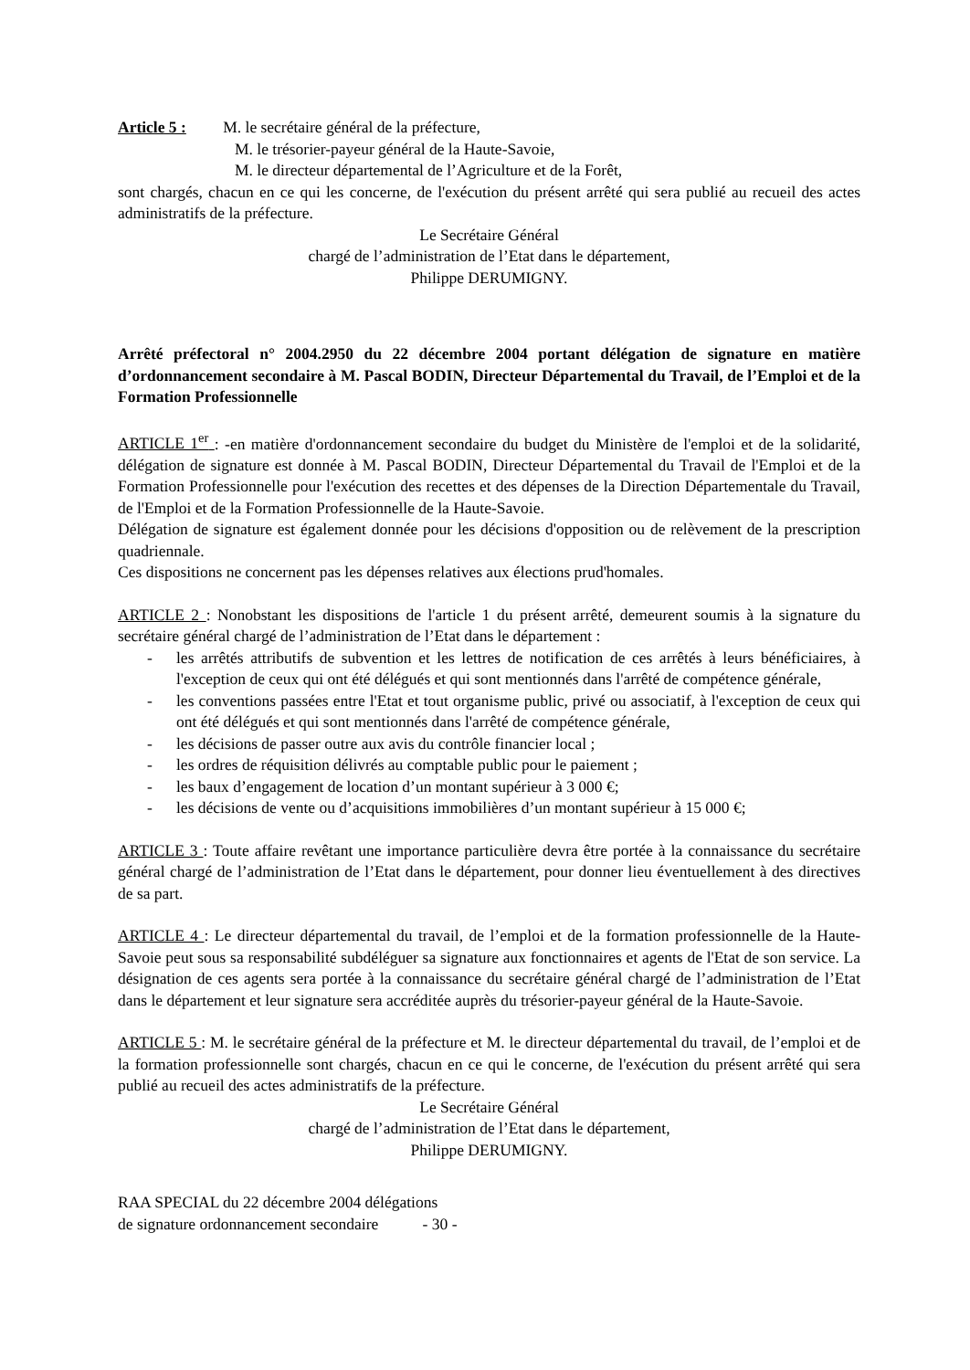Article 5 : M. le secrétaire général de la préfecture,
M. le trésorier-payeur général de la Haute-Savoie,
M. le directeur départemental de l’Agriculture et de la Forêt,
sont chargés, chacun en ce qui les concerne, de l'exécution du présent arrêté qui sera publié au recueil des actes administratifs de la préfecture.
Le Secrétaire Général
chargé de l’administration de l’Etat dans le département,
Philippe DERUMIGNY.
Arrêté préfectoral n° 2004.2950 du 22 décembre 2004 portant délégation de signature en matière d’ordonnancement secondaire à M. Pascal BODIN, Directeur Départemental du Travail, de l’Emploi et de la Formation Professionnelle
ARTICLE 1<sup>er</sup> : -en matière d'ordonnancement secondaire du budget du Ministère de l'emploi et de la solidarité, délégation de signature est donnée à M. Pascal BODIN, Directeur Départemental du Travail de l'Emploi et de la Formation Professionnelle pour l'exécution des recettes et des dépenses de la Direction Départementale du Travail, de l'Emploi et de la Formation Professionnelle de la Haute-Savoie.
Délégation de signature est également donnée pour les décisions d'opposition ou de relèvement de la prescription quadriennale.
Ces dispositions ne concernent pas les dépenses relatives aux élections prud'homales.
ARTICLE 2 : Nonobstant les dispositions de l'article 1 du présent arrêté, demeurent soumis à la signature du secrétaire général chargé de l’administration de l’Etat dans le département :
- les arrêtés attributifs de subvention et les lettres de notification de ces arrêtés à leurs bénéficiaires, à l'exception de ceux qui ont été délégués et qui sont mentionnés dans l'arrêté de compétence générale,
- les conventions passées entre l'Etat et tout organisme public, privé ou associatif, à l'exception de ceux qui ont été délégués et qui sont mentionnés dans l'arrêté de compétence générale,
- les décisions de passer outre aux avis du contrôle financier local ;
- les ordres de réquisition délivrés au comptable public pour le paiement ;
- les baux d’engagement de location d’un montant supérieur à 3 000 €;
- les décisions de vente ou d’acquisitions immobilières d’un montant supérieur à 15 000 €;
ARTICLE 3 : Toute affaire revêtant une importance particulière devra être portée à la connaissance du secrétaire général chargé de l’administration de l’Etat dans le département, pour donner lieu éventuellement à des directives de sa part.
ARTICLE 4 : Le directeur départemental du travail, de l’emploi et de la formation professionnelle de la Haute-Savoie peut sous sa responsabilité subdéléguer sa signature aux fonctionnaires et agents de l'Etat de son service. La désignation de ces agents sera portée à la connaissance du secrétaire général chargé de l’administration de l’Etat dans le département et leur signature sera accréditée auprès du trésorier-payeur général de la Haute-Savoie.
ARTICLE 5 : M. le secrétaire général de la préfecture et M. le directeur départemental du travail, de l’emploi et de la formation professionnelle sont chargés, chacun en ce qui le concerne, de l'exécution du présent arrêté qui sera publié au recueil des actes administratifs de la préfecture.
Le Secrétaire Général
chargé de l’administration de l’Etat dans le département,
Philippe DERUMIGNY.
RAA SPECIAL du 22 décembre 2004 délégations
de signature ordonnancement secondaire - 30 -